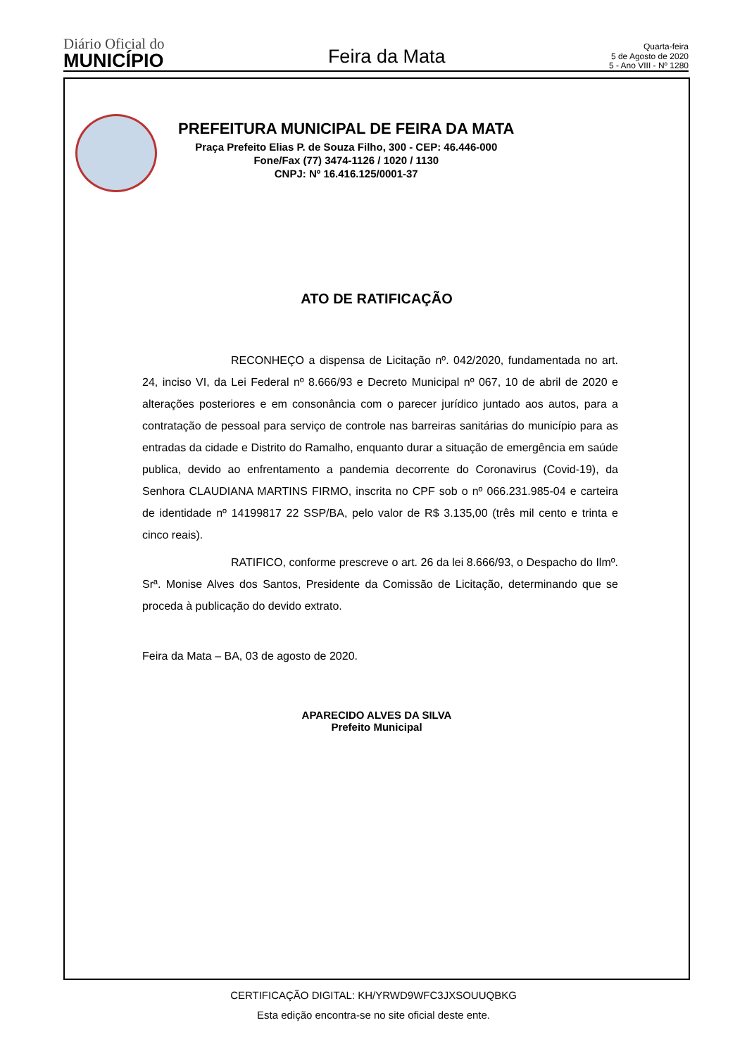Diário Oficial do
MUNICÍPIO
Feira da Mata
Quarta-feira
5 de Agosto de 2020
5 - Ano VIII - Nº 1280
PREFEITURA MUNICIPAL DE FEIRA DA MATA
Praça Prefeito Elias P. de Souza Filho, 300 - CEP: 46.446-000
Fone/Fax (77) 3474-1126 / 1020 / 1130
CNPJ: Nº 16.416.125/0001-37
ATO DE RATIFICAÇÃO
RECONHEÇO a dispensa de Licitação nº. 042/2020, fundamentada no art. 24, inciso VI, da Lei Federal nº 8.666/93 e Decreto Municipal nº 067, 10 de abril de 2020 e alterações posteriores e em consonância com o parecer jurídico juntado aos autos, para a contratação de pessoal para serviço de controle nas barreiras sanitárias do município para as entradas da cidade e Distrito do Ramalho, enquanto durar a situação de emergência em saúde publica, devido ao enfrentamento a pandemia decorrente do Coronavirus (Covid-19), da Senhora CLAUDIANA MARTINS FIRMO, inscrita no CPF sob o nº 066.231.985-04 e carteira de identidade nº 14199817 22 SSP/BA, pelo valor de R$ 3.135,00 (três mil cento e trinta e cinco reais).
RATIFICO, conforme prescreve o art. 26 da lei 8.666/93, o Despacho do Ilmº. Srª. Monise Alves dos Santos, Presidente da Comissão de Licitação, determinando que se proceda à publicação do devido extrato.
Feira da Mata – BA, 03 de agosto de 2020.
APARECIDO ALVES DA SILVA
Prefeito Municipal
CERTIFICAÇÃO DIGITAL: KH/YRWD9WFC3JXSOUUQBKG
Esta edição encontra-se no site oficial deste ente.